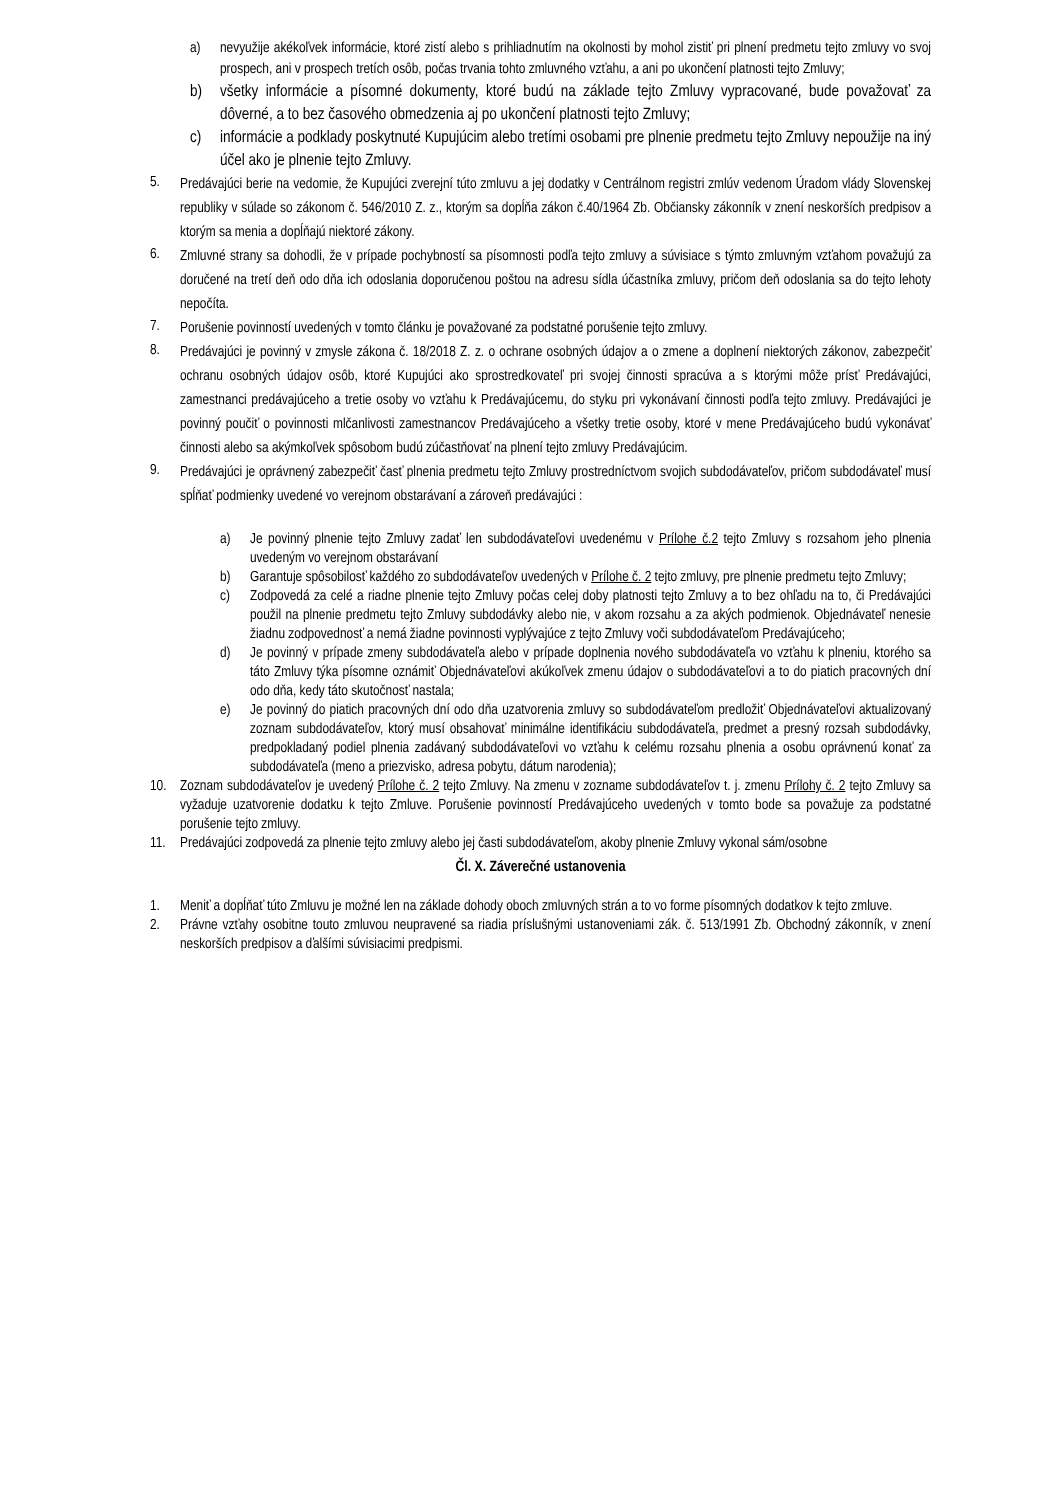a) nevyužije akékoľvek informácie, ktoré zistí alebo s prihliadnutím na okolnosti by mohol zistiť pri plnení predmetu tejto zmluvy vo svoj prospech, ani v prospech tretích osôb, počas trvania tohto zmluvného vzťahu, a ani po ukončení platnosti tejto Zmluvy;
b) všetky informácie a písomné dokumenty, ktoré budú na základe tejto Zmluvy vypracované, bude považovať za dôverné, a to bez časového obmedzenia aj po ukončení platnosti tejto Zmluvy;
c) informácie a podklady poskytnuté Kupujúcim alebo tretími osobami pre plnenie predmetu tejto Zmluvy nepoužije na iný účel ako je plnenie tejto Zmluvy.
5. Predávajúci berie na vedomie, že Kupujúci zverejní túto zmluvu a jej dodatky v Centrálnom registri zmlúv vedenom Úradom vlády Slovenskej republiky v súlade so zákonom č. 546/2010 Z. z., ktorým sa dopĺňa zákon č.40/1964 Zb. Občiansky zákonník v znení neskorších predpisov a ktorým sa menia a dopĺňajú niektoré zákony.
6. Zmluvné strany sa dohodli, že v prípade pochybností sa písomnosti podľa tejto zmluvy a súvisiace s týmto zmluvným vzťahom považujú za doručené na tretí deň odo dňa ich odoslania doporučenou poštou na adresu sídla účastníka zmluvy, pričom deň odoslania sa do tejto lehoty nepočíta.
7. Porušenie povinností uvedených v tomto článku je považované za podstatné porušenie tejto zmluvy.
8. Predávajúci je povinný v zmysle zákona č. 18/2018 Z. z. o ochrane osobných údajov a o zmene a doplnení niektorých zákonov, zabezpečiť ochranu osobných údajov osôb, ktoré Kupujúci ako sprostredkovateľ pri svojej činnosti spracúva a s ktorými môže prísť Predávajúci, zamestnanci predávajúceho a tretie osoby vo vzťahu k Predávajúcemu, do styku pri vykonávaní činnosti podľa tejto zmluvy. Predávajúci je povinný poučiť o povinnosti mlčanlivosti zamestnancov Predávajúceho a všetky tretie osoby, ktoré v mene Predávajúceho budú vykonávať činnosti alebo sa akýmkoľvek spôsobom budú zúčastňovať na plnení tejto zmluvy Predávajúcim.
9. Predávajúci je oprávnený zabezpečiť časť plnenia predmetu tejto Zmluvy prostredníctvom svojich subdodávateľov, pričom subdodávateľ musí spĺňať podmienky uvedené vo verejnom obstarávaní a zároveň predávajúci :
a) Je povinný plnenie tejto Zmluvy zadať len subdodávateľovi uvedenému v Prílohe č.2 tejto Zmluvy s rozsahom jeho plnenia uvedeným vo verejnom obstarávaní
b) Garantuje spôsobilosť každého zo subdodávateľov uvedených v Prílohe č. 2 tejto zmluvy, pre plnenie predmetu tejto Zmluvy;
c) Zodpovedá za celé a riadne plnenie tejto Zmluvy počas celej doby platnosti tejto Zmluvy a to bez ohľadu na to, či Predávajúci použil na plnenie predmetu tejto Zmluvy subdodávky alebo nie, v akom rozsahu a za akých podmienok. Objednávateľ nenesie žiadnu zodpovednosť a nemá žiadne povinnosti vyplývajúce z tejto Zmluvy voči subdodávateľom Predávajúceho;
d) Je povinný v prípade zmeny subdodávateľa alebo v prípade doplnenia nového subdodávateľa vo vzťahu k plneniu, ktorého sa táto Zmluvy týka písomne oznámiť Objednávateľovi akúkoľvek zmenu údajov o subdodávateľovi a to do piatich pracovných dní odo dňa, kedy táto skutočnosť nastala;
e) Je povinný do piatich pracovných dní odo dňa uzatvorenia zmluvy so subdodávateľom predložiť Objednávateľovi aktualizovaný zoznam subdodávateľov, ktorý musí obsahovať minimálne identifikáciu subdodávateľa, predmet a presný rozsah subdodávky, predpokladaný podiel plnenia zadávaný subdodávateľovi vo vzťahu k celému rozsahu plnenia a osobu oprávnenú konať za subdodávateľa (meno a priezvisko, adresa pobytu, dátum narodenia);
10. Zoznam subdodávateľov je uvedený Prílohe č. 2 tejto Zmluvy. Na zmenu v zozname subdodávateľov t. j. zmenu Prílohy č. 2 tejto Zmluvy sa vyžaduje uzatvorenie dodatku k tejto Zmluve. Porušenie povinností Predávajúceho uvedených v tomto bode sa považuje za podstatné porušenie tejto zmluvy.
11. Predávajúci zodpovedá za plnenie tejto zmluvy alebo jej časti subdodávateľom, akoby plnenie Zmluvy vykonal sám/osobne
Čl. X. Záverečné ustanovenia
1. Meniť a dopĺňať túto Zmluvu je možné len na základe dohody oboch zmluvných strán a to vo forme písomných dodatkov k tejto zmluve.
2. Právne vzťahy osobitne touto zmluvou neupravené sa riadia príslušnými ustanoveniami zák. č. 513/1991 Zb. Obchodný zákonník, v znení neskorších predpisov a ďalšími súvisiacimi predpismi.